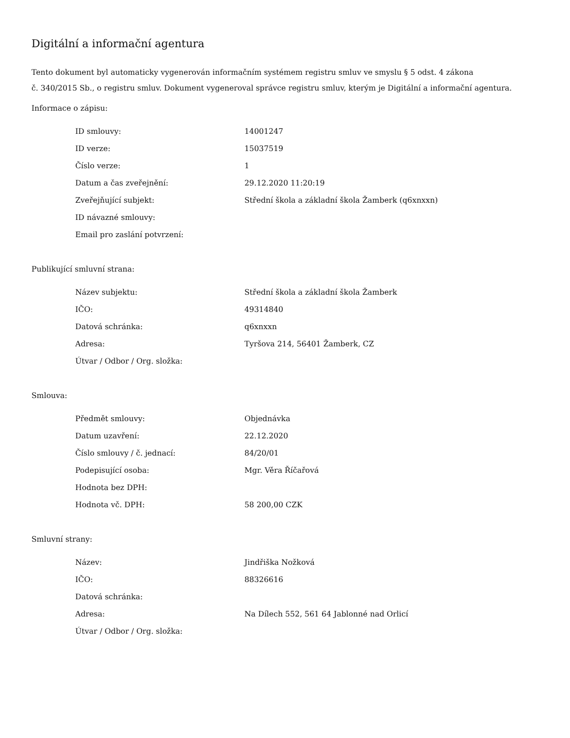Digitální a informační agentura
Tento dokument byl automaticky vygenerován informačním systémem registru smluv ve smyslu § 5 odst. 4 zákona
č. 340/2015 Sb., o registru smluv. Dokument vygeneroval správce registru smluv, kterým je Digitální a informační agentura.
Informace o zápisu:
| ID smlouvy: | 14001247 |
| ID verze: | 15037519 |
| Číslo verze: | 1 |
| Datum a čas zveřejnění: | 29.12.2020 11:20:19 |
| Zveřejňující subjekt: | Střední škola a základní škola Žamberk (q6xnxxn) |
| ID návazné smlouvy: | |
| Email pro zaslání potvrzení: | |
Publikující smluvní strana:
| Název subjektu: | Střední škola a základní škola Žamberk |
| IČO: | 49314840 |
| Datová schránka: | q6xnxxn |
| Adresa: | Tyršova 214, 56401 Žamberk, CZ |
| Útvar / Odbor / Org. složka: | |
Smlouva:
| Předmět smlouvy: | Objednávka |
| Datum uzavření: | 22.12.2020 |
| Číslo smlouvy / č. jednací: | 84/20/01 |
| Podepisující osoba: | Mgr. Věra Říčařová |
| Hodnota bez DPH: | |
| Hodnota vč. DPH: | 58 200,00 CZK |
Smluvní strany:
| Název: | Jindřiška Nožková |
| IČO: | 88326616 |
| Datová schránka: | |
| Adresa: | Na Dílech 552, 561 64 Jablonné nad Orlicí |
| Útvar / Odbor / Org. složka: | |